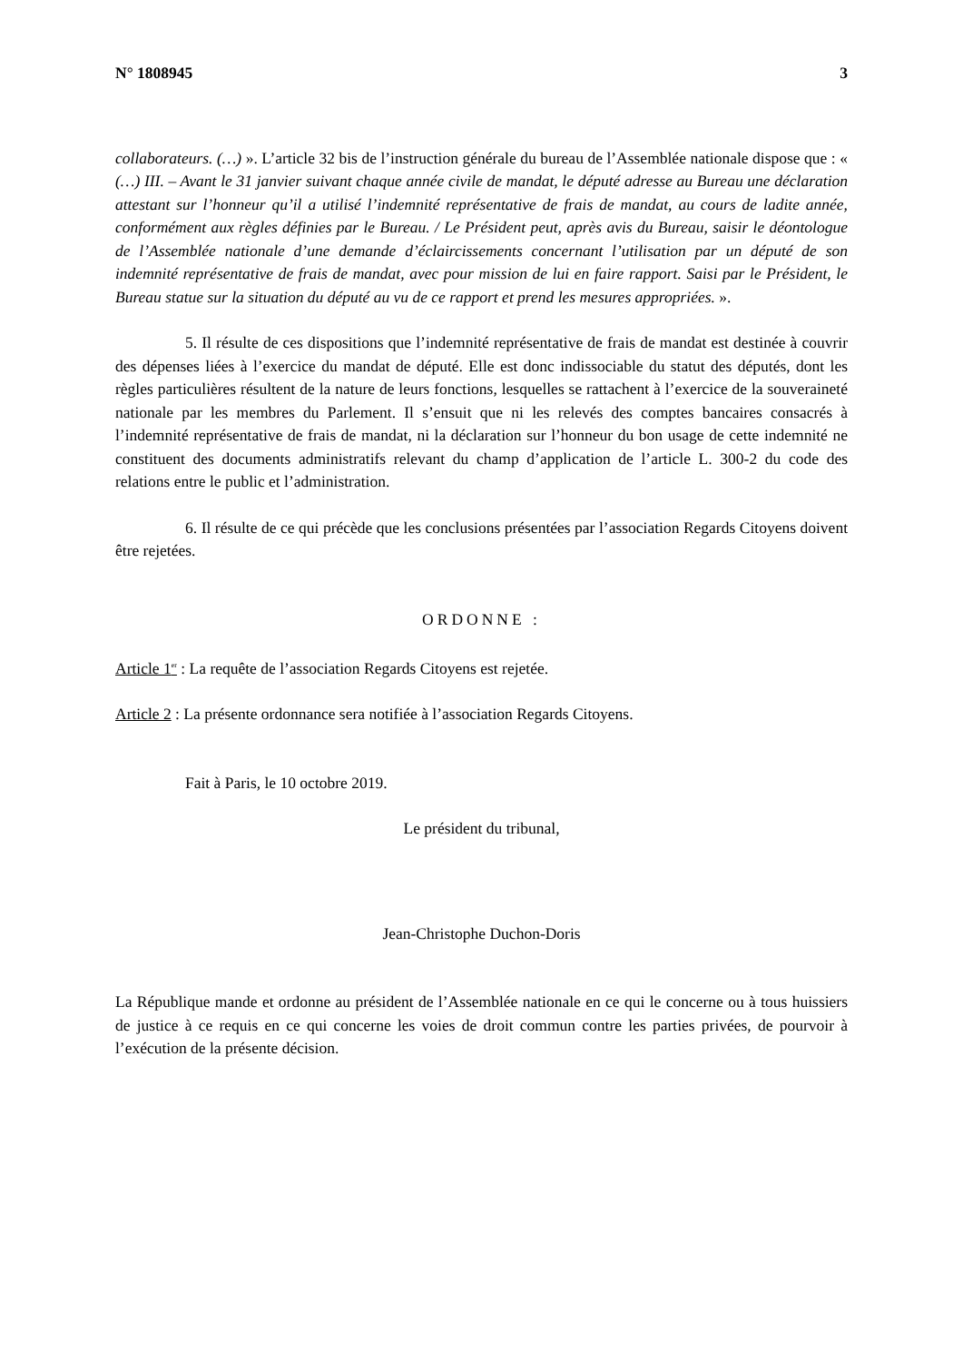N° 1808945 3
collaborateurs. (…) ». L’article 32 bis de l’instruction générale du bureau de l’Assemblée nationale dispose que : « (…) III. – Avant le 31 janvier suivant chaque année civile de mandat, le député adresse au Bureau une déclaration attestant sur l’honneur qu’il a utilisé l’indemnité représentative de frais de mandat, au cours de ladite année, conformément aux règles définies par le Bureau. / Le Président peut, après avis du Bureau, saisir le déontologue de l’Assemblée nationale d’une demande d’éclaircissements concernant l’utilisation par un député de son indemnité représentative de frais de mandat, avec pour mission de lui en faire rapport. Saisi par le Président, le Bureau statue sur la situation du député au vu de ce rapport et prend les mesures appropriées. ».
5. Il résulte de ces dispositions que l’indemnité représentative de frais de mandat est destinée à couvrir des dépenses liées à l’exercice du mandat de député. Elle est donc indissociable du statut des députés, dont les règles particulières résultent de la nature de leurs fonctions, lesquelles se rattachent à l’exercice de la souveraineté nationale par les membres du Parlement. Il s’ensuit que ni les relevés des comptes bancaires consacrés à l’indemnité représentative de frais de mandat, ni la déclaration sur l’honneur du bon usage de cette indemnité ne constituent des documents administratifs relevant du champ d’application de l’article L. 300-2 du code des relations entre le public et l’administration.
6. Il résulte de ce qui précède que les conclusions présentées par l’association Regards Citoyens doivent être rejetées.
ORDONNE :
Article 1<sup>er</sup> : La requête de l’association Regards Citoyens est rejetée.
Article 2 : La présente ordonnance sera notifiée à l’association Regards Citoyens.
Fait à Paris, le 10 octobre 2019.
Le président du tribunal,
Jean-Christophe Duchon-Doris
La République mande et ordonne au président de l’Assemblée nationale en ce qui le concerne ou à tous huissiers de justice à ce requis en ce qui concerne les voies de droit commun contre les parties privées, de pourvoir à l’exécution de la présente décision.